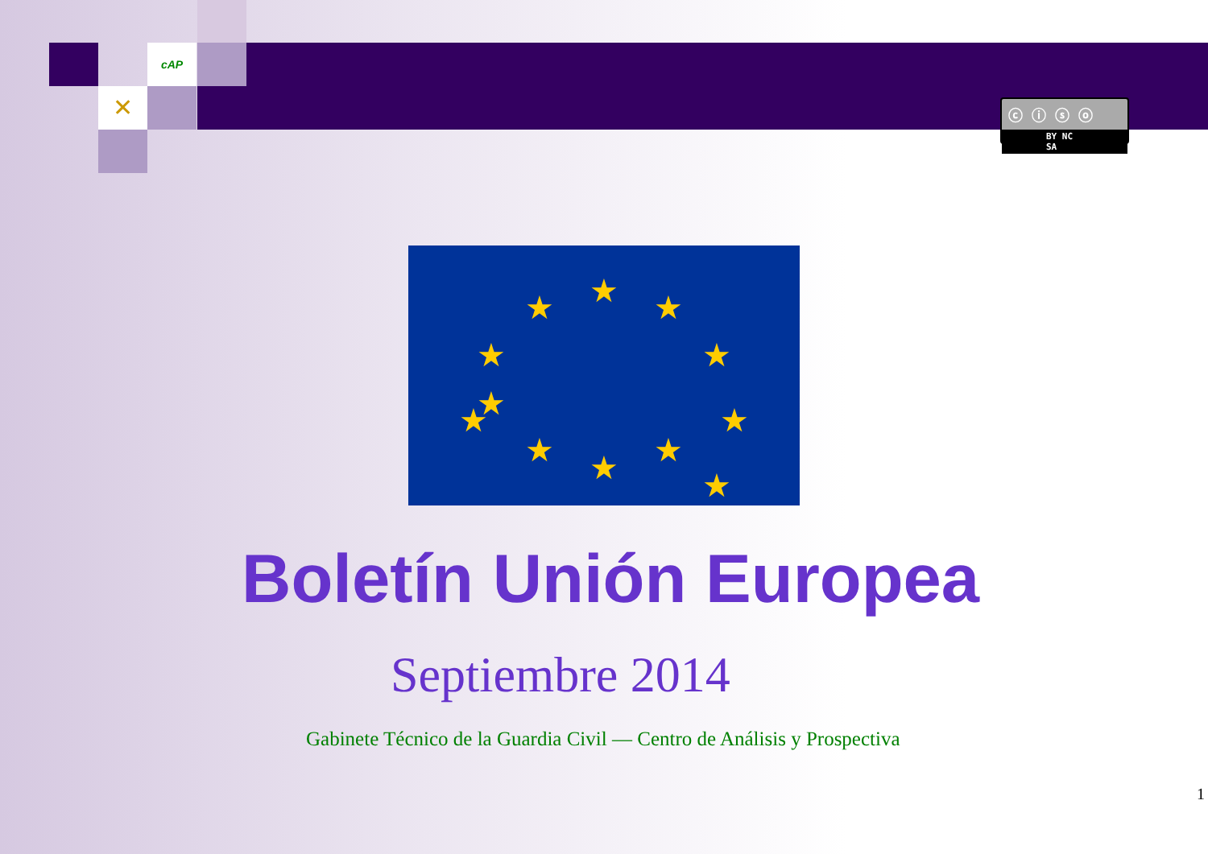cAP
✕
ⓒ ⓘ ⓢ ⓞ
BY NC SA
★
★
★
★
★
★
★
★
★
★
★
★
Boletín Unión Europea
Septiembre 2014
Gabinete Técnico de la Guardia Civil — Centro de Análisis y Prospectiva
1